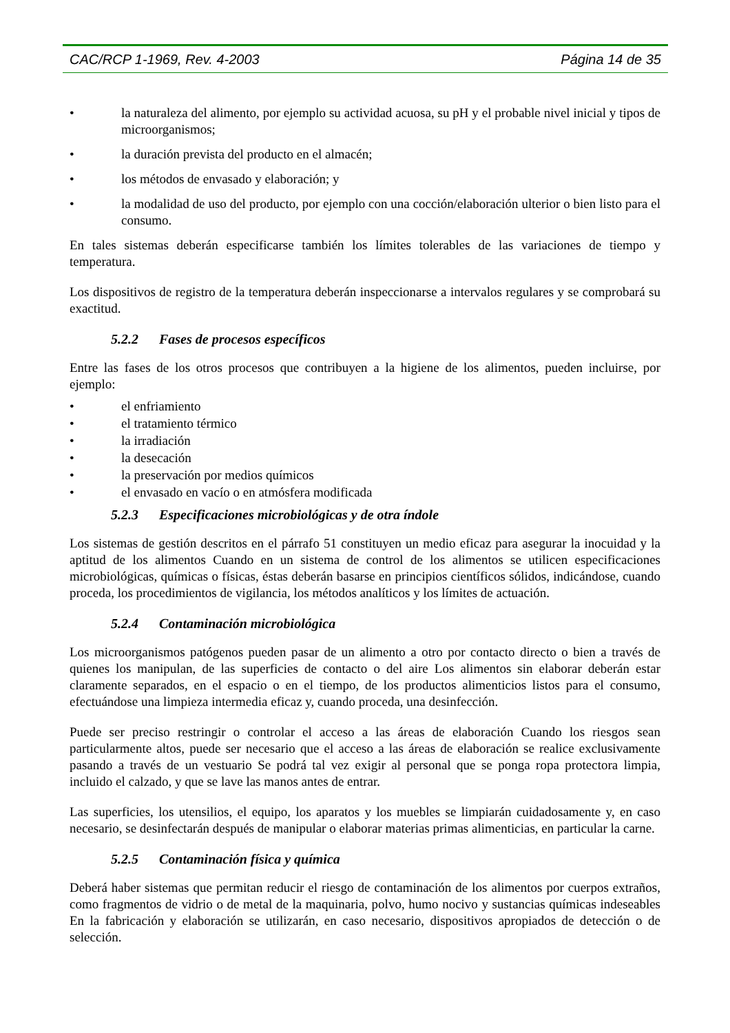CAC/RCP 1-1969, Rev. 4-2003 Página 14 de 35
• la naturaleza del alimento, por ejemplo su actividad acuosa, su pH y el probable nivel inicial y tipos de microorganismos;
• la duración prevista del producto en el almacén;
• los métodos de envasado y elaboración; y
• la modalidad de uso del producto, por ejemplo con una cocción/elaboración ulterior o bien listo para el consumo.
En tales sistemas deberán especificarse también los límites tolerables de las variaciones de tiempo y temperatura.
Los dispositivos de registro de la temperatura deberán inspeccionarse a intervalos regulares y se comprobará su exactitud.
5.2.2 Fases de procesos específicos
Entre las fases de los otros procesos que contribuyen a la higiene de los alimentos, pueden incluirse, por ejemplo:
• el enfriamiento
• el tratamiento térmico
• la irradiación
• la desecación
• la preservación por medios químicos
• el envasado en vacío o en atmósfera modificada
5.2.3 Especificaciones microbiológicas y de otra índole
Los sistemas de gestión descritos en el párrafo 51 constituyen un medio eficaz para asegurar la inocuidad y la aptitud de los alimentos Cuando en un sistema de control de los alimentos se utilicen especificaciones microbiológicas, químicas o físicas, éstas deberán basarse en principios científicos sólidos, indicándose, cuando proceda, los procedimientos de vigilancia, los métodos analíticos y los límites de actuación.
5.2.4 Contaminación microbiológica
Los microorganismos patógenos pueden pasar de un alimento a otro por contacto directo o bien a través de quienes los manipulan, de las superficies de contacto o del aire Los alimentos sin elaborar deberán estar claramente separados, en el espacio o en el tiempo, de los productos alimenticios listos para el consumo, efectuándose una limpieza intermedia eficaz y, cuando proceda, una desinfección.
Puede ser preciso restringir o controlar el acceso a las áreas de elaboración Cuando los riesgos sean particularmente altos, puede ser necesario que el acceso a las áreas de elaboración se realice exclusivamente pasando a través de un vestuario Se podrá tal vez exigir al personal que se ponga ropa protectora limpia, incluido el calzado, y que se lave las manos antes de entrar.
Las superficies, los utensilios, el equipo, los aparatos y los muebles se limpiarán cuidadosamente y, en caso necesario, se desinfectarán después de manipular o elaborar materias primas alimenticias, en particular la carne.
5.2.5 Contaminación física y química
Deberá haber sistemas que permitan reducir el riesgo de contaminación de los alimentos por cuerpos extraños, como fragmentos de vidrio o de metal de la maquinaria, polvo, humo nocivo y sustancias químicas indeseables En la fabricación y elaboración se utilizarán, en caso necesario, dispositivos apropiados de detección o de selección.